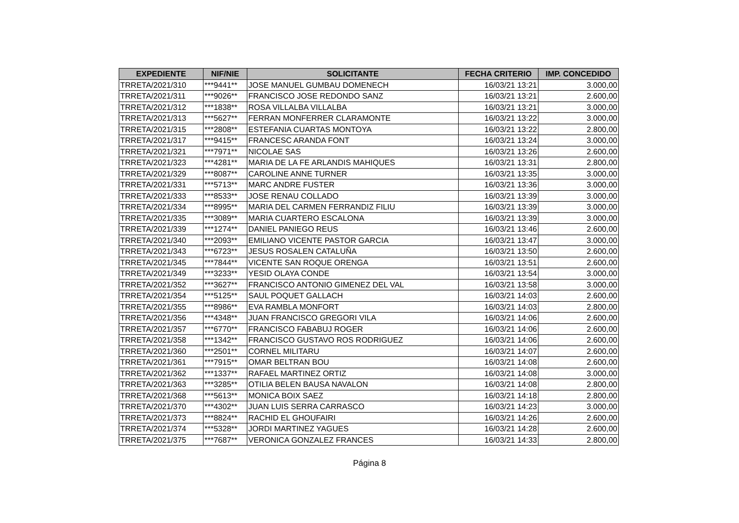| EXPEDIENTE | NIF/NIE | SOLICITANTE | FECHA CRITERIO | IMP. CONCEDIDO |
| --- | --- | --- | --- | --- |
| TRRETA/2021/310 | ***9441** | JOSE MANUEL GUMBAU DOMENECH | 16/03/21 13:21 | 3.000,00 |
| TRRETA/2021/311 | ***9026** | FRANCISCO JOSE REDONDO SANZ | 16/03/21 13:21 | 2.600,00 |
| TRRETA/2021/312 | ***1838** | ROSA VILLALBA VILLALBA | 16/03/21 13:21 | 3.000,00 |
| TRRETA/2021/313 | ***5627** | FERRAN MONFERRER CLARAMONTE | 16/03/21 13:22 | 3.000,00 |
| TRRETA/2021/315 | ***2808** | ESTEFANIA CUARTAS MONTOYA | 16/03/21 13:22 | 2.800,00 |
| TRRETA/2021/317 | ***9415** | FRANCESC ARANDA FONT | 16/03/21 13:24 | 3.000,00 |
| TRRETA/2021/321 | ***7971** | NICOLAE SAS | 16/03/21 13:26 | 2.600,00 |
| TRRETA/2021/323 | ***4281** | MARIA DE LA FE ARLANDIS MAHIQUES | 16/03/21 13:31 | 2.800,00 |
| TRRETA/2021/329 | ***8087** | CAROLINE ANNE TURNER | 16/03/21 13:35 | 3.000,00 |
| TRRETA/2021/331 | ***5713** | MARC ANDRE FUSTER | 16/03/21 13:36 | 3.000,00 |
| TRRETA/2021/333 | ***8533** | JOSE RENAU COLLADO | 16/03/21 13:39 | 3.000,00 |
| TRRETA/2021/334 | ***8995** | MARIA DEL CARMEN FERRANDIZ FILIU | 16/03/21 13:39 | 3.000,00 |
| TRRETA/2021/335 | ***3089** | MARIA CUARTERO ESCALONA | 16/03/21 13:39 | 3.000,00 |
| TRRETA/2021/339 | ***1274** | DANIEL PANIEGO REUS | 16/03/21 13:46 | 2.600,00 |
| TRRETA/2021/340 | ***2093** | EMILIANO VICENTE PASTOR GARCIA | 16/03/21 13:47 | 3.000,00 |
| TRRETA/2021/343 | ***6723** | JESUS ROSALEN CATALUÑA | 16/03/21 13:50 | 2.600,00 |
| TRRETA/2021/345 | ***7844** | VICENTE SAN ROQUE ORENGA | 16/03/21 13:51 | 2.600,00 |
| TRRETA/2021/349 | ***3233** | YESID OLAYA CONDE | 16/03/21 13:54 | 3.000,00 |
| TRRETA/2021/352 | ***3627** | FRANCISCO ANTONIO GIMENEZ DEL VAL | 16/03/21 13:58 | 3.000,00 |
| TRRETA/2021/354 | ***5125** | SAUL POQUET GALLACH | 16/03/21 14:03 | 2.600,00 |
| TRRETA/2021/355 | ***8986** | EVA RAMBLA MONFORT | 16/03/21 14:03 | 2.800,00 |
| TRRETA/2021/356 | ***4348** | JUAN FRANCISCO GREGORI VILA | 16/03/21 14:06 | 2.600,00 |
| TRRETA/2021/357 | ***6770** | FRANCISCO FABABUJ ROGER | 16/03/21 14:06 | 2.600,00 |
| TRRETA/2021/358 | ***1342** | FRANCISCO GUSTAVO ROS RODRIGUEZ | 16/03/21 14:06 | 2.600,00 |
| TRRETA/2021/360 | ***2501** | CORNEL MILITARU | 16/03/21 14:07 | 2.600,00 |
| TRRETA/2021/361 | ***7915** | OMAR BELTRAN BOU | 16/03/21 14:08 | 2.600,00 |
| TRRETA/2021/362 | ***1337** | RAFAEL MARTINEZ ORTIZ | 16/03/21 14:08 | 3.000,00 |
| TRRETA/2021/363 | ***3285** | OTILIA BELEN BAUSA NAVALON | 16/03/21 14:08 | 2.800,00 |
| TRRETA/2021/368 | ***5613** | MONICA BOIX SAEZ | 16/03/21 14:18 | 2.800,00 |
| TRRETA/2021/370 | ***4302** | JUAN LUIS SERRA CARRASCO | 16/03/21 14:23 | 3.000,00 |
| TRRETA/2021/373 | ***8824** | RACHID EL GHOUFAIRI | 16/03/21 14:26 | 2.600,00 |
| TRRETA/2021/374 | ***5328** | JORDI MARTINEZ YAGUES | 16/03/21 14:28 | 2.600,00 |
| TRRETA/2021/375 | ***7687** | VERONICA GONZALEZ FRANCES | 16/03/21 14:33 | 2.800,00 |
Página 8